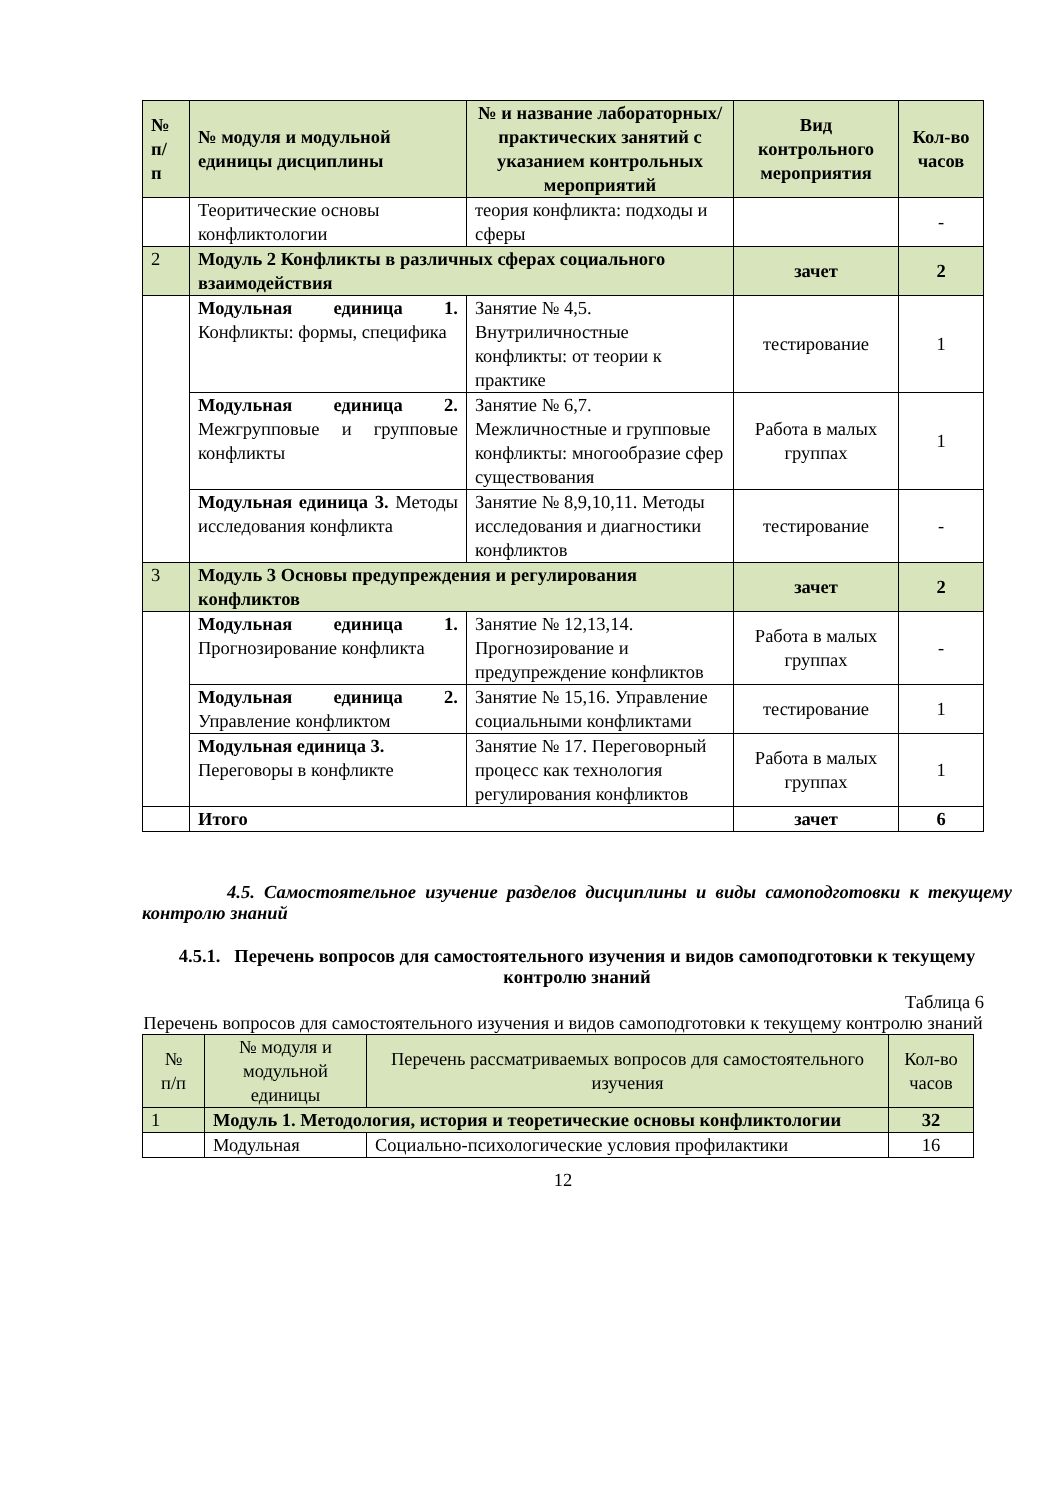| № п/ п | № модуля и модульной единицы дисциплины | № и название лабораторных/ практических занятий с указанием контрольных мероприятий | Вид контрольного мероприятия | Кол-во часов |
| --- | --- | --- | --- | --- |
| | Теоритические основы конфликтологии | теория конфликта: подходы и сферы | | - |
| 2 | Модуль 2 Конфликты в различных сферах социального взаимодействия | | зачет | 2 |
| | Модульная единица 1. Конфликты: формы, специфика | Занятие № 4,5. Внутриличностные конфликты: от теории к практике | тестирование | 1 |
| | Модульная единица 2. Межгрупповые и групповые конфликты | Занятие № 6,7. Межличностные и групповые конфликты: многообразие сфер существования | Работа в малых группах | 1 |
| | Модульная единица 3. Методы исследования конфликта | Занятие № 8,9,10,11. Методы исследования и диагностики конфликтов | тестирование | - |
| 3 | Модуль 3 Основы предупреждения и регулирования конфликтов | | зачет | 2 |
| | Модульная единица 1. Прогнозирование конфликта | Занятие № 12,13,14. Прогнозирование и предупреждение конфликтов | Работа в малых группах | - |
| | Модульная единица 2. Управление конфликтом | Занятие № 15,16. Управление социальными конфликтами | тестирование | 1 |
| | Модульная единица 3. Переговоры в конфликте | Занятие № 17. Переговорный процесс как технология регулирования конфликтов | Работа в малых группах | 1 |
| | Итого | | зачет | 6 |
4.5. Самостоятельное изучение разделов дисциплины и виды самоподготовки к текущему контролю знаний
4.5.1. Перечень вопросов для самостоятельного изучения и видов самоподготовки к текущему контролю знаний
Таблица 6
Перечень вопросов для самостоятельного изучения и видов самоподготовки к текущему контролю знаний
| № п/п | № модуля и модульной единицы | Перечень рассматриваемых вопросов для самостоятельного изучения | Кол-во часов |
| 1 | Модуль 1. Методология, история и теоретические основы конфликтологии | | 32 |
| | Модульная | Социально-психологические условия профилактики | 16 |
12